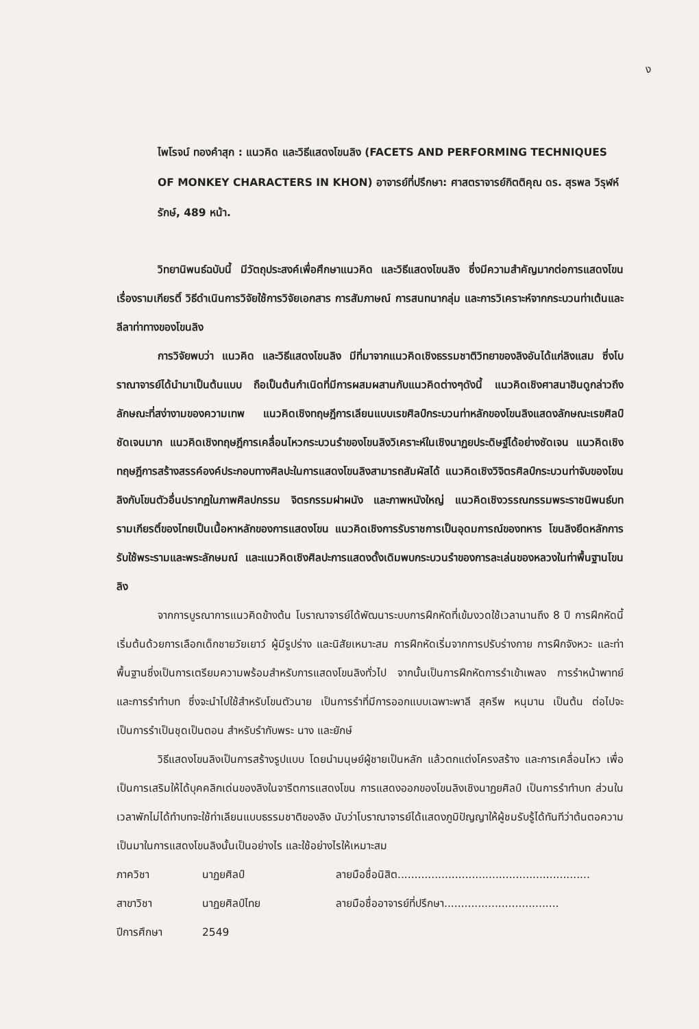ง
ไพโรจน์ ทองคำสุก : แนวคิด และวิธีแสดงโขนลิง (FACETS AND PERFORMING TECHNIQUES OF MONKEY CHARACTERS IN KHON) อาจารย์ที่ปรึกษา: ศาสตราจารย์กิตติคุณ ดร. สุรพล วิรุฬห์รักษ์, 489 หน้า.
วิทยานิพนธ์ฉบับนี้ มีวัตถุประสงค์เพื่อศึกษาแนวคิด และวิธีแสดงโขนลิง ซึ่งมีความสำคัญมากต่อการแสดงโขนเรื่องรามเกียรติ์ วิธีดำเนินการวิจัยใช้การวิจัยเอกสาร การสัมภาษณ์ การสนทนากลุ่ม และการวิเคราะห์จากกระบวนท่าเต้นและลีลาท่าทางของโขนลิง
การวิจัยพบว่า แนวคิด และวิธีแสดงโขนลิง มีที่มาจากแนวคิดเชิงธรรมชาติวิทยาของลิงอันได้แก่ลิงแสม ซึ่งโบราณาจารย์ได้นำมาเป็นต้นแบบ ถือเป็นต้นกำเนิดที่มีการผสมผสานกับแนวคิดต่างๆดังนี้ แนวคิดเชิงศาสนาฮินดูกล่าวถึงลักษณะที่สง่างามของความเทพ แนวคิดเชิงทฤษฎีการเลียนแบบเรขศิลป์กระบวนท่าหลักของโขนลิงแสดงลักษณะเรขศิลป์ชัดเจนมาก แนวคิดเชิงทฤษฎีการเคลื่อนไหวกระบวนรำของโขนลิงวิเคราะห์ในเชิงนาฏยประดิษฐ์ได้อย่างชัดเจน แนวคิดเชิงทฤษฎีการสร้างสรรค์องค์ประกอบทางศิลปะในการแสดงโขนลิงสามารถสัมผัสได้ แนวคิดเชิงวิจิตรศิลป์กระบวนท่าจับของโขนลิงกับโขนตัวอื่นปรากฏในภาพศิลปกรรม จิตรกรรมฝาผนัง และภาพหนังใหญ่ แนวคิดเชิงวรรณกรรมพระราชนิพนธ์บทรามเกียรติ์ของไทยเป็นเนื้อหาหลักของการแสดงโขน แนวคิดเชิงการรับราชการเป็นอุดมการณ์ของทหาร โขนลิงยึดหลักการรับใช้พระรามและพระลักษมณ์ และแนวคิดเชิงศิลปะการแสดงดั้งเดิมพบกระบวนรำของการละเล่นของหลวงในท่าพื้นฐานโขนลิง
จากการบูรณาการแนวคิดข้างต้น โบราณาจารย์ได้พัฒนาระบบการฝึกหัดที่เข้มงวดใช้เวลานานถึง 8 ปี การฝึกหัดนี้เริ่มต้นด้วยการเลือกเด็กชายวัยเยาว์ ผู้มีรูปร่าง และนิสัยเหมาะสม การฝึกหัดเริ่มจากการปรับร่างกาย การฝึกจังหวะ และท่าพื้นฐานซึ่งเป็นการเตรียมความพร้อมสำหรับการแสดงโขนลิงทั่วไป จากนั้นเป็นการฝึกหัดการรำเข้าเพลง การรำหน้าพาทย์ และการรำทำบท ซึ่งจะนำไปใช้สำหรับโขนตัวนาย เป็นการรำที่มีการออกแบบเฉพาะพาลี สุครีพ หนุมาน เป็นต้น ต่อไปจะเป็นการรำเป็นชุดเป็นตอน สำหรับรำกับพระ นาง และยักษ์
วิธีแสดงโขนลิงเป็นการสร้างรูปแบบ โดยนำมนุษย์ผู้ชายเป็นหลัก แล้วตกแต่งโครงสร้าง และการเคลื่อนไหว เพื่อเป็นการเสริมให้ได้บุคคลิกเด่นของลิงในจารีตการแสดงโขน การแสดงออกของโขนลิงเชิงนาฏยศิลป์ เป็นการรำทำบท ส่วนในเวลาพักไม่ได้ทำบทจะใช้ท่าเลียนแบบธรรมชาติของลิง นับว่าโบราณาจารย์ได้แสดงภูมิปัญญาให้ผู้ชมรับรู้ได้ทันทีว่าต้นตอความเป็นมาในการแสดงโขนลิงนั้นเป็นอย่างไร และใช้อย่างไรให้เหมาะสม
ภาควิชา นาฏยศิลป์
สาขาวิชา นาฏยศิลป์ไทย
ปีการศึกษา 2549
ลายมือชื่อนิสิต.........................................................
ลายมือชื่ออาจารย์ที่ปรึกษา..................................